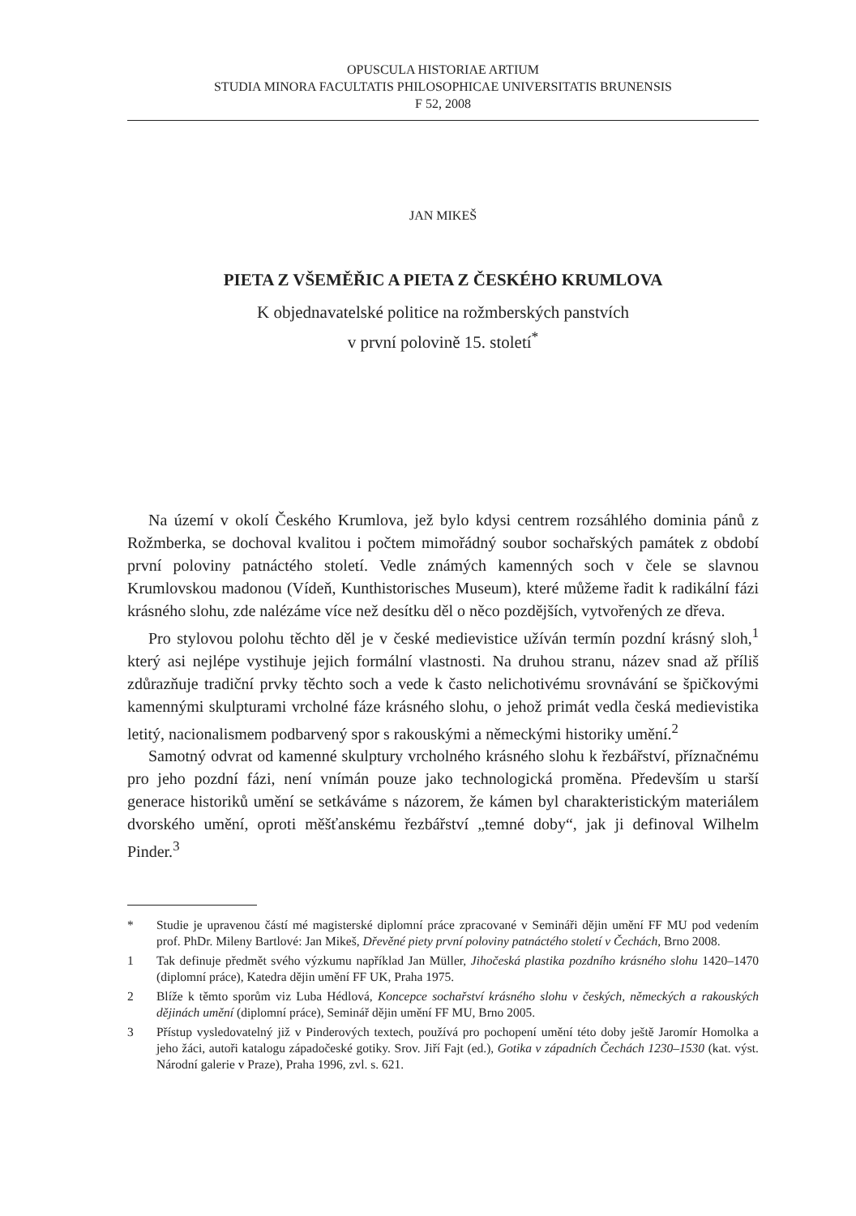OPUSCULA HISTORIAE ARTIUM
STUDIA MINORA FACULTATIS PHILOSOPHICAE UNIVERSITATIS BRUNENSIS
F 52, 2008
JAN MIKEŠ
PIETA Z VŠEMĚŘIC A PIETA Z ČESKÉHO KRUMLOVA
K objednavatelské politice na rožmberských panstvích
v první polovině 15. století<sup>*</sup>
Na území v okolí Českého Krumlova, jež bylo kdysi centrem rozsáhlého dominia pánů z Rožmberka, se dochoval kvalitou i počtem mimořádný soubor sochařských památek z období první poloviny patnáctého století. Vedle známých kamenných soch v čele se slavnou Krumlovskou madonou (Vídeň, Kunthistorisches Museum), které můžeme řadit k radikální fázi krásného slohu, zde nalézáme více než desítku děl o něco pozdějších, vytvořených ze dřeva.
Pro stylovou polohu těchto děl je v české medievistice užíván termín pozdní krásný sloh,<sup>1</sup> který asi nejlépe vystihuje jejich formální vlastnosti. Na druhou stranu, název snad až příliš zdůrazňuje tradiční prvky těchto soch a vede k často nelichotivému srovnávání se špičkovými kamennými skulpturami vrcholné fáze krásného slohu, o jehož primát vedla česká medievistika letitý, nacionalismem podbarvený spor s rakouskými a německými historiky umění.<sup>2</sup>
Samotný odvrat od kamenné skulptury vrcholného krásného slohu k řezbářství, příznačnému pro jeho pozdní fázi, není vnímán pouze jako technologická proměna. Především u starší generace historiků umění se setkáváme s názorem, že kámen byl charakteristickým materiálem dvorského umění, oproti měšťanskému řezbářství „temné doby“, jak ji definoval Wilhelm Pinder.<sup>3</sup>
* Studie je upravenou částí mé magisterské diplomní práce zpracované v Semináři dějin umění FF MU pod vedením prof. PhDr. Mileny Bartlové: Jan Mikeš, Dřevěné piety první poloviny patnáctého století v Čechách, Brno 2008.
1 Tak definuje předmět svého výzkumu například Jan Müller, Jihočeská plastika pozdního krásného slohu 1420–1470 (diplomní práce), Katedra dějin umění FF UK, Praha 1975.
2 Blíže k těmto sporům viz Luba Hédlová, Koncepce sochařství krásného slohu v českých, německých a rakouských dějinách umění (diplomní práce), Seminář dějin umění FF MU, Brno 2005.
3 Přístup vysledovatelný již v Pinderových textech, používá pro pochopení umění této doby ještě Jaromír Homolka a jeho žáci, autoři katalogu západočeské gotiky. Srov. Jiří Fajt (ed.), Gotika v západních Čechách 1230–1530 (kat. výst. Národní galerie v Praze), Praha 1996, zvl. s. 621.